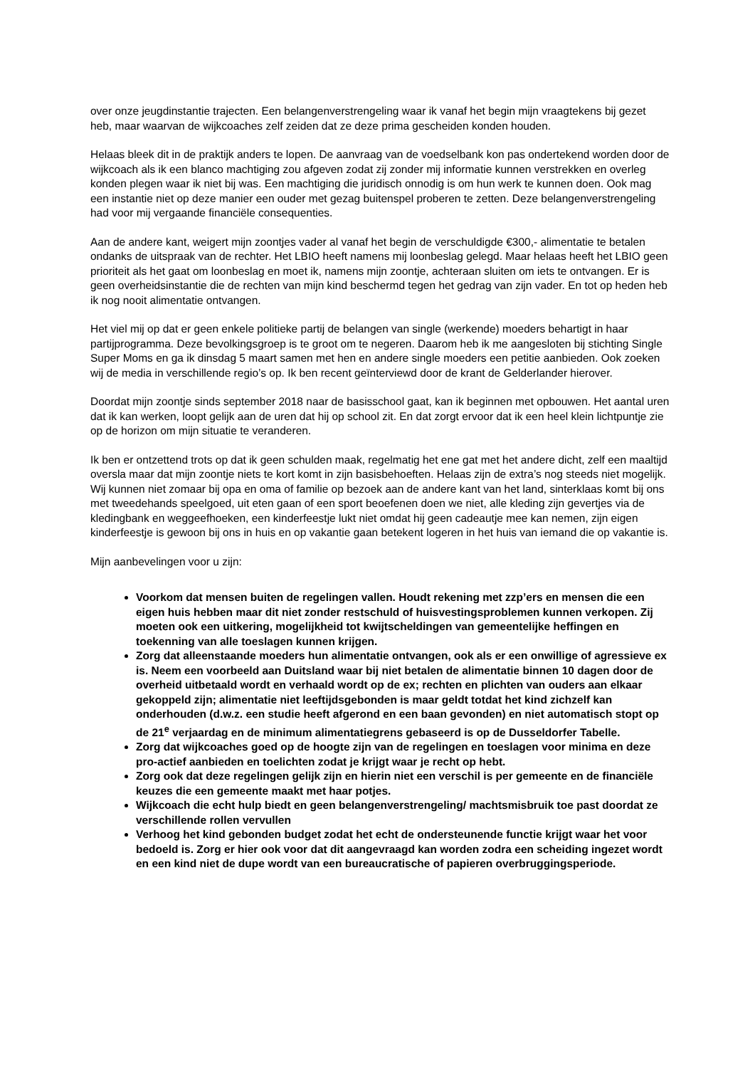over onze jeugdinstantie trajecten. Een belangenverstrengeling waar ik vanaf het begin mijn vraagtekens bij gezet heb, maar waarvan de wijkcoaches zelf zeiden dat ze deze prima gescheiden konden houden.
Helaas bleek dit in de praktijk anders te lopen. De aanvraag van de voedselbank kon pas ondertekend worden door de wijkcoach als ik een blanco machtiging zou afgeven zodat zij zonder mij informatie kunnen verstrekken en overleg konden plegen waar ik niet bij was. Een machtiging die juridisch onnodig is om hun werk te kunnen doen. Ook mag een instantie niet op deze manier een ouder met gezag buitenspel proberen te zetten. Deze belangenverstrengeling had voor mij vergaande financiële consequenties.
Aan de andere kant, weigert mijn zoontjes vader al vanaf het begin de verschuldigde €300,- alimentatie te betalen ondanks de uitspraak van de rechter. Het LBIO heeft namens mij loonbeslag gelegd. Maar helaas heeft het LBIO geen prioriteit als het gaat om loonbeslag en moet ik, namens mijn zoontje, achteraan sluiten om iets te ontvangen. Er is geen overheidsinstantie die de rechten van mijn kind beschermd tegen het gedrag van zijn vader. En tot op heden heb ik nog nooit alimentatie ontvangen.
Het viel mij op dat er geen enkele politieke partij de belangen van single (werkende) moeders behartigt in haar partijprogramma. Deze bevolkingsgroep is te groot om te negeren. Daarom heb ik me aangesloten bij stichting Single Super Moms en ga ik dinsdag 5 maart samen met hen en andere single moeders een petitie aanbieden. Ook zoeken wij de media in verschillende regio’s op. Ik ben recent geïnterviewd door de krant de Gelderlander hierover.
Doordat mijn zoontje sinds september 2018 naar de basisschool gaat, kan ik beginnen met opbouwen. Het aantal uren dat ik kan werken, loopt gelijk aan de uren dat hij op school zit. En dat zorgt ervoor dat ik een heel klein lichtpuntje zie op de horizon om mijn situatie te veranderen.
Ik ben er ontzettend trots op dat ik geen schulden maak, regelmatig het ene gat met het andere dicht, zelf een maaltijd oversla maar dat mijn zoontje niets te kort komt in zijn basisbehoeften. Helaas zijn de extra’s nog steeds niet mogelijk. Wij kunnen niet zomaar bij opa en oma of familie op bezoek aan de andere kant van het land, sinterklaas komt bij ons met tweedehands speelgoed, uit eten gaan of een sport beoefenen doen we niet, alle kleding zijn gevertjes via de kledingbank en weggeefhoeken, een kinderfeestje lukt niet omdat hij geen cadeautje mee kan nemen, zijn eigen kinderfeestje is gewoon bij ons in huis en op vakantie gaan betekent logeren in het huis van iemand die op vakantie is.
Mijn aanbevelingen voor u zijn:
Voorkom dat mensen buiten de regelingen vallen. Houdt rekening met zzp’ers en mensen die een eigen huis hebben maar dit niet zonder restschuld of huisvestingsproblemen kunnen verkopen. Zij moeten ook een uitkering, mogelijkheid tot kwijtscheldingen van gemeentelijke heffingen en toekenning van alle toeslagen kunnen krijgen.
Zorg dat alleenstaande moeders hun alimentatie ontvangen, ook als er een onwillige of agressieve ex is. Neem een voorbeeld aan Duitsland waar bij niet betalen de alimentatie binnen 10 dagen door de overheid uitbetaald wordt en verhaald wordt op de ex; rechten en plichten van ouders aan elkaar gekoppeld zijn; alimentatie niet leeftijdsgebonden is maar geldt totdat het kind zichzelf kan onderhouden (d.w.z. een studie heeft afgerond en een baan gevonden) en niet automatisch stopt op de 21<sup>e</sup> verjaardag en de minimum alimentatiegrens gebaseerd is op de Dusseldorfer Tabelle.
Zorg dat wijkcoaches goed op de hoogte zijn van de regelingen en toeslagen voor minima en deze pro-actief aanbieden en toelichten zodat je krijgt waar je recht op hebt.
Zorg ook dat deze regelingen gelijk zijn en hierin niet een verschil is per gemeente en de financiële keuzes die een gemeente maakt met haar potjes.
Wijkcoach die echt hulp biedt en geen belangenverstrengeling/ machtsmisbruik toe past doordat ze verschillende rollen vervullen
Verhoog het kind gebonden budget zodat het echt de ondersteunende functie krijgt waar het voor bedoeld is. Zorg er hier ook voor dat dit aangevraagd kan worden zodra een scheiding ingezet wordt en een kind niet de dupe wordt van een bureaucratische of papieren overbruggingsperiode.